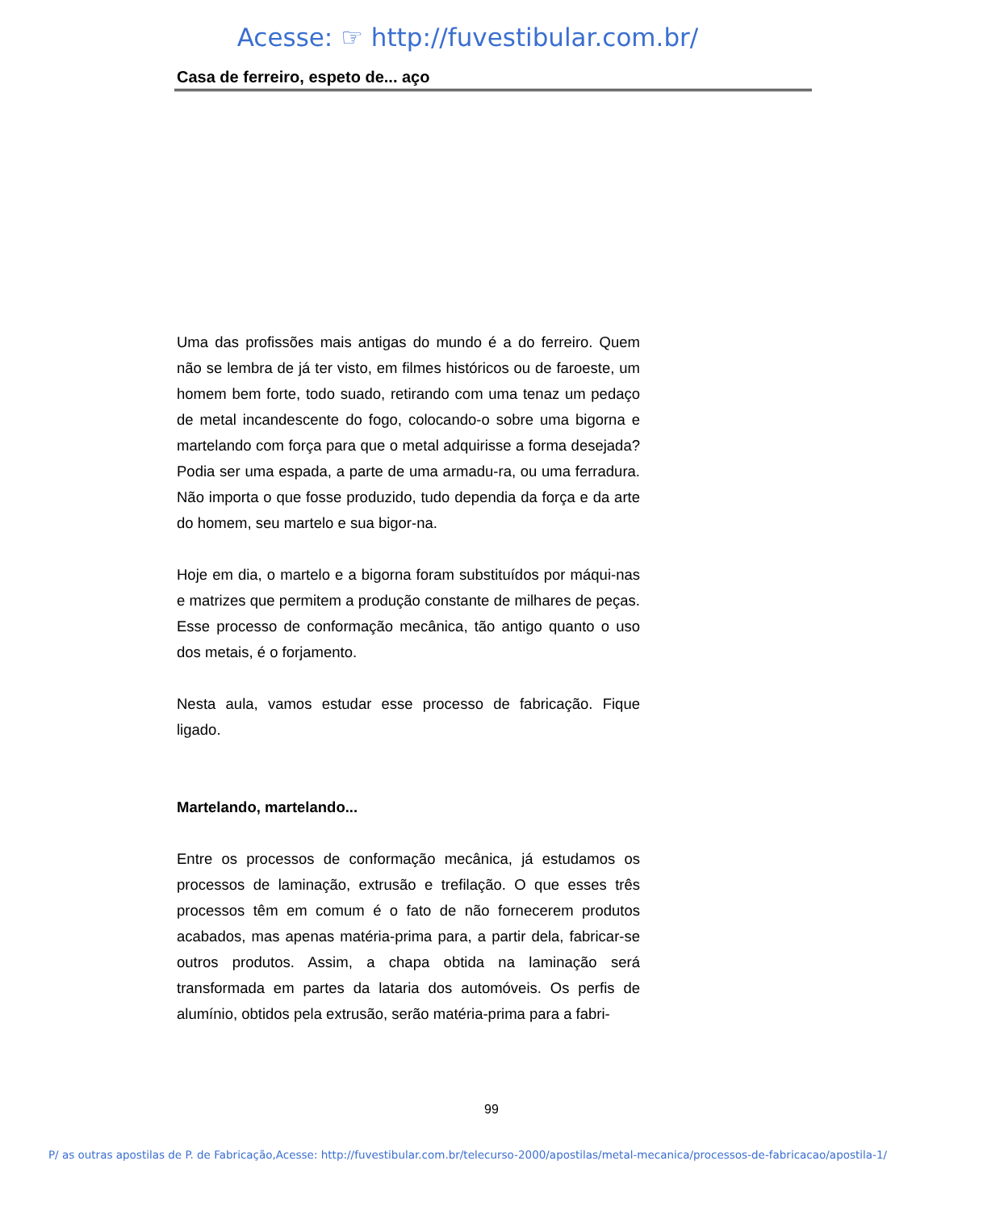Acesse: ☞ http://fuvestibular.com.br/
Casa de ferreiro, espeto de... aço
Uma das profissões mais antigas do mundo é a do ferreiro. Quem não se lembra de já ter visto, em filmes históricos ou de faroeste, um homem bem forte, todo suado, retirando com uma tenaz um pedaço de metal incandescente do fogo, colocando-o sobre uma bigorna e martelando com força para que o metal adquirisse a forma desejada? Podia ser uma espada, a parte de uma armadu-ra, ou uma ferradura. Não importa o que fosse produzido, tudo dependia da força e da arte do homem, seu martelo e sua bigor-na.
Hoje em dia, o martelo e a bigorna foram substituídos por máqui-nas e matrizes que permitem a produção constante de milhares de peças. Esse processo de conformação mecânica, tão antigo quanto o uso dos metais, é o forjamento.
Nesta aula, vamos estudar esse processo de fabricação. Fique ligado.
Martelando, martelando...
Entre os processos de conformação mecânica, já estudamos os processos de laminação, extrusão e trefilação. O que esses três processos têm em comum é o fato de não fornecerem produtos acabados, mas apenas matéria-prima para, a partir dela, fabricar-se outros produtos. Assim, a chapa obtida na laminação será transformada em partes da lataria dos automóveis. Os perfis de alumínio, obtidos pela extrusão, serão matéria-prima para a fabri-
99
P/ as outras apostilas de P. de Fabricação,Acesse: http://fuvestibular.com.br/telecurso-2000/apostilas/metal-mecanica/processos-de-fabricacao/apostila-1/